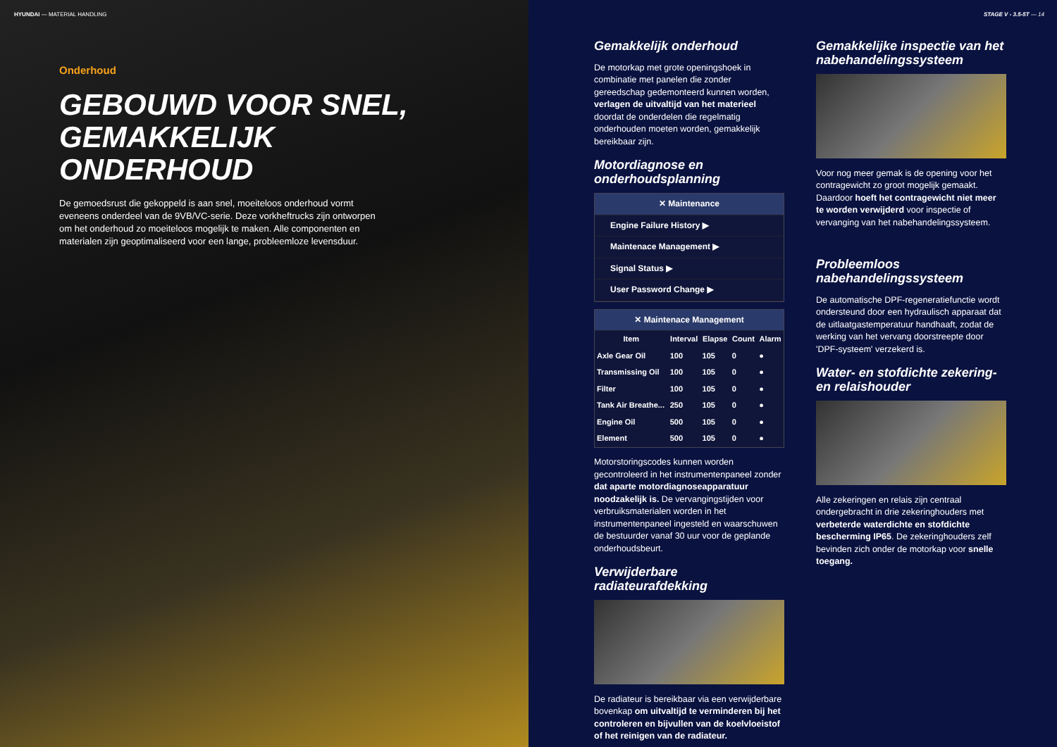HYUNDAI — MATERIAL HANDLING
Onderhoud
GEBOUWD VOOR SNEL, GEMAKKELIJK ONDERHOUD
De gemoedsrust die gekoppeld is aan snel, moeiteloos onderhoud vormt eveneens onderdeel van de 9VB/VC-serie. Deze vorkheftrucks zijn ontworpen om het onderhoud zo moeiteloos mogelijk te maken. Alle componenten en materialen zijn geoptimaliseerd voor een lange, probleemloze levensduur.
STAGE V - 3.5-5T — 14
Gemakkelijk onderhoud
De motorkap met grote openingshoek in combinatie met panelen die zonder gereedschap gedemonteerd kunnen worden, verlagen de uitvaltijd van het materieel doordat de onderdelen die regelmatig onderhouden moeten worden, gemakkelijk bereikbaar zijn.
Motordiagnose en onderhoudsplanning
✕ Maintenance
Engine Failure History ▶
Maintenace Management ▶
Signal Status ▶
User Password Change ▶
✕ Maintenace Management
| Item | Interval | Elapse | Count | Alarm |
| --- | --- | --- | --- | --- |
| Axle Gear Oil | 100 | 105 | 0 | ● |
| Transmissing Oil | 100 | 105 | 0 | ● |
| Filter | 100 | 105 | 0 | ● |
| Tank Air Breathe... | 250 | 105 | 0 | ● |
| Engine Oil | 500 | 105 | 0 | ● |
| Element | 500 | 105 | 0 | ● |
Motorstoringscodes kunnen worden gecontroleerd in het instrumentenpaneel zonder dat aparte motordiagnoseapparatuur noodzakelijk is. De vervangingstijden voor verbruiksmaterialen worden in het instrumentenpaneel ingesteld en waarschuwen de bestuurder vanaf 30 uur voor de geplande onderhoudsbeurt.
Verwijderbare radiateurafdekking
De radiateur is bereikbaar via een verwijderbare bovenkap om uitvaltijd te verminderen bij het controleren en bijvullen van de koelvloeistof of het reinigen van de radiateur.
Gemakkelijke inspectie van het nabehandelingssysteem
Voor nog meer gemak is de opening voor het contragewicht zo groot mogelijk gemaakt. Daardoor hoeft het contragewicht niet meer te worden verwijderd voor inspectie of vervanging van het nabehandelingssysteem.
Probleemloos nabehandelingssysteem
De automatische DPF-regeneratiefunctie wordt ondersteund door een hydraulisch apparaat dat de uitlaatgastemperatuur handhaaft, zodat de werking van het vervang doorstreepte door 'DPF-systeem' verzekerd is.
Water- en stofdichte zekering- en relaishouder
Alle zekeringen en relais zijn centraal ondergebracht in drie zekeringhouders met verbeterde waterdichte en stofdichte bescherming IP65. De zekeringhouders zelf bevinden zich onder de motorkap voor snelle toegang.